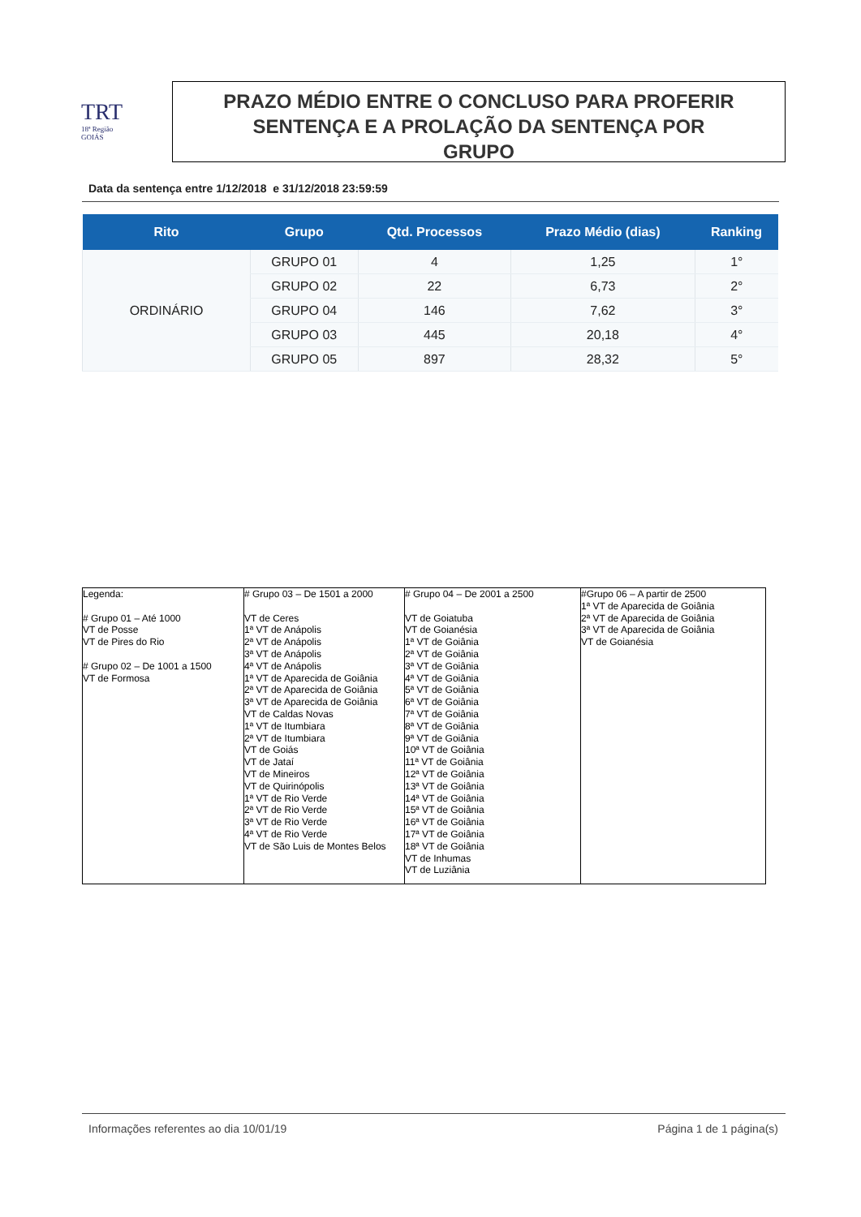TRT
18ª Região
GOIÁS
PRAZO MÉDIO ENTRE O CONCLUSO PARA PROFERIR
SENTENÇA E A PROLAÇÃO DA SENTENÇA POR
GRUPO
Data da sentença entre 1/12/2018 e 31/12/2018 23:59:59
| Rito | Grupo | Qtd. Processos | Prazo Médio (dias) | Ranking |
| --- | --- | --- | --- | --- |
| ORDINÁRIO | GRUPO 01 | 4 | 1,25 | 1° |
| | GRUPO 02 | 22 | 6,73 | 2° |
| | GRUPO 04 | 146 | 7,62 | 3° |
| | GRUPO 03 | 445 | 20,18 | 4° |
| | GRUPO 05 | 897 | 28,32 | 5° |
| Legenda: # Grupo 01 – Até 1000 VT de Posse VT de Pires do Rio # Grupo 02 – De 1001 a 1500 VT de Formosa | # Grupo 03 – De 1501 a 2000 VT de Ceres 1ª VT de Anápolis 2ª VT de Anápolis 3ª VT de Anápolis 4ª VT de Anápolis 1ª VT de Aparecida de Goiânia 2ª VT de Aparecida de Goiânia 3ª VT de Aparecida de Goiânia VT de Caldas Novas 1ª VT de Itumbiara 2ª VT de Itumbiara VT de Goiás VT de Jataí VT de Mineiros VT de Quirinópolis 1ª VT de Rio Verde 2ª VT de Rio Verde 3ª VT de Rio Verde 4ª VT de Rio Verde VT de São Luis de Montes Belos | # Grupo 04 – De 2001 a 2500 VT de Goiatuba VT de Goianésia 1ª VT de Goiânia 2ª VT de Goiânia 3ª VT de Goiânia 4ª VT de Goiânia 5ª VT de Goiânia 6ª VT de Goiânia 7ª VT de Goiânia 8ª VT de Goiânia 9ª VT de Goiânia 10ª VT de Goiânia 11ª VT de Goiânia 12ª VT de Goiânia 13ª VT de Goiânia 14ª VT de Goiânia 15ª VT de Goiânia 16ª VT de Goiânia 17ª VT de Goiânia 18ª VT de Goiânia VT de Inhumas VT de Luziânia | #Grupo 06 – A partir de 2500 1ª VT de Aparecida de Goiânia 2ª VT de Aparecida de Goiânia 3ª VT de Aparecida de Goiânia VT de Goianésia |
Informações referentes ao dia 10/01/19 Página 1 de 1 página(s)